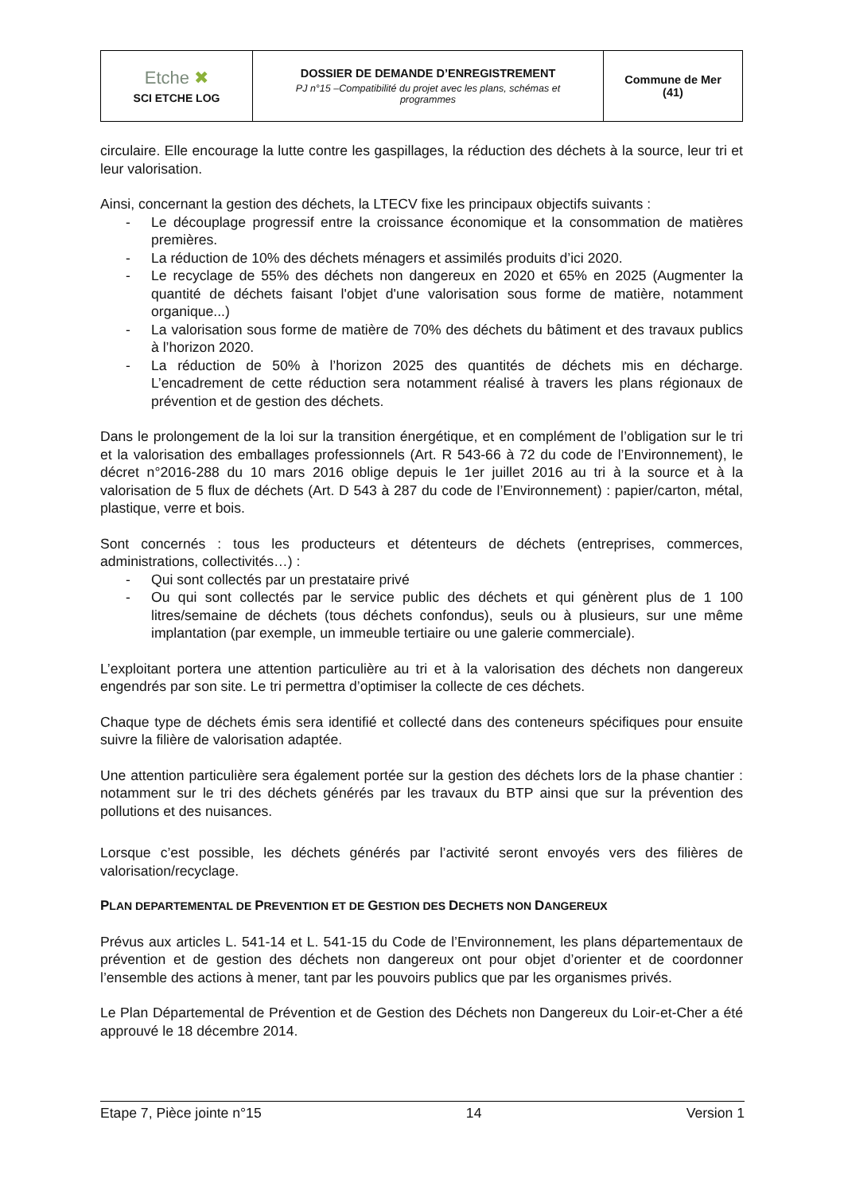| Etche ✖ SCI ETCHE LOG | DOSSIER DE DEMANDE D’ENREGISTREMENT PJ n°15 –Compatibilité du projet avec les plans, schémas et programmes | Commune de Mer (41) |
circulaire. Elle encourage la lutte contre les gaspillages, la réduction des déchets à la source, leur tri et leur valorisation.
Ainsi, concernant la gestion des déchets, la LTECV fixe les principaux objectifs suivants :
- Le découplage progressif entre la croissance économique et la consommation de matières premières.
- La réduction de 10% des déchets ménagers et assimilés produits d’ici 2020.
- Le recyclage de 55% des déchets non dangereux en 2020 et 65% en 2025 (Augmenter la quantité de déchets faisant l'objet d'une valorisation sous forme de matière, notamment organique...)
- La valorisation sous forme de matière de 70% des déchets du bâtiment et des travaux publics à l’horizon 2020.
- La réduction de 50% à l’horizon 2025 des quantités de déchets mis en décharge. L’encadrement de cette réduction sera notamment réalisé à travers les plans régionaux de prévention et de gestion des déchets.
Dans le prolongement de la loi sur la transition énergétique, et en complément de l’obligation sur le tri et la valorisation des emballages professionnels (Art. R 543-66 à 72 du code de l’Environnement), le décret n°2016-288 du 10 mars 2016 oblige depuis le 1er juillet 2016 au tri à la source et à la valorisation de 5 flux de déchets (Art. D 543 à 287 du code de l’Environnement) : papier/carton, métal, plastique, verre et bois.
Sont concernés : tous les producteurs et détenteurs de déchets (entreprises, commerces, administrations, collectivités…) :
- Qui sont collectés par un prestataire privé
- Ou qui sont collectés par le service public des déchets et qui génèrent plus de 1 100 litres/semaine de déchets (tous déchets confondus), seuls ou à plusieurs, sur une même implantation (par exemple, un immeuble tertiaire ou une galerie commerciale).
L’exploitant portera une attention particulière au tri et à la valorisation des déchets non dangereux engendrés par son site. Le tri permettra d’optimiser la collecte de ces déchets.
Chaque type de déchets émis sera identifié et collecté dans des conteneurs spécifiques pour ensuite suivre la filière de valorisation adaptée.
Une attention particulière sera également portée sur la gestion des déchets lors de la phase chantier : notamment sur le tri des déchets générés par les travaux du BTP ainsi que sur la prévention des pollutions et des nuisances.
Lorsque c’est possible, les déchets générés par l’activité seront envoyés vers des filières de valorisation/recyclage.
PLAN DEPARTEMENTAL DE PREVENTION ET DE GESTION DES DECHETS NON DANGEREUX
Prévus aux articles L. 541-14 et L. 541-15 du Code de l’Environnement, les plans départementaux de prévention et de gestion des déchets non dangereux ont pour objet d’orienter et de coordonner l’ensemble des actions à mener, tant par les pouvoirs publics que par les organismes privés.
Le Plan Départemental de Prévention et de Gestion des Déchets non Dangereux du Loir-et-Cher a été approuvé le 18 décembre 2014.
Etape 7, Pièce jointe n°15 14 Version 1